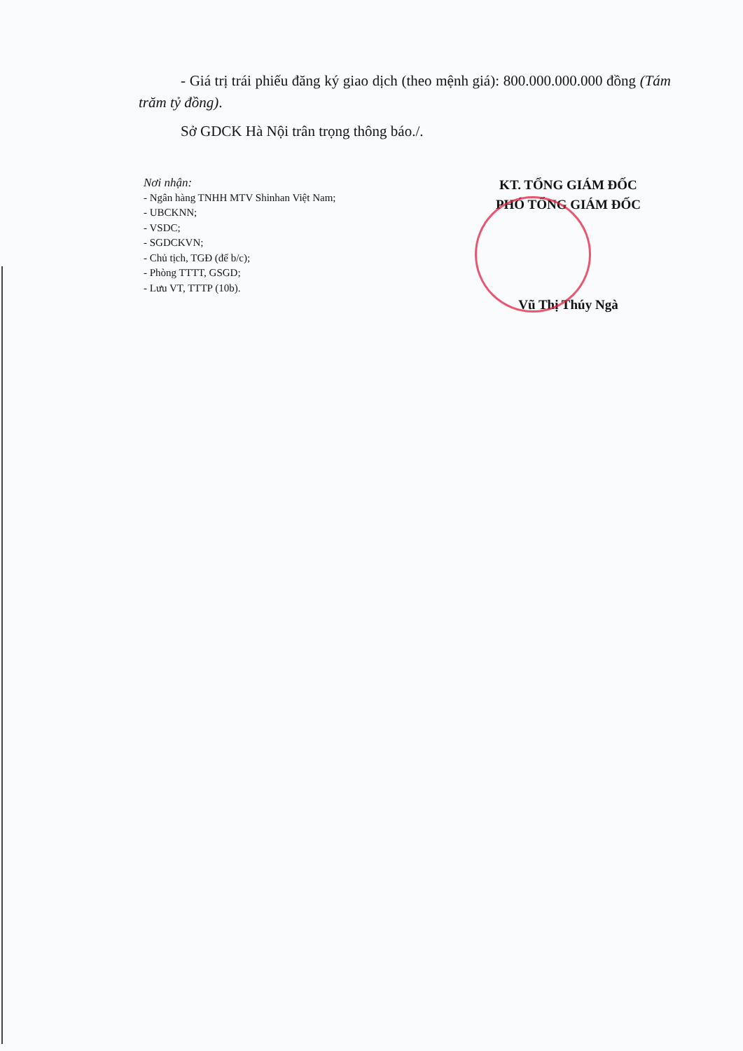- Giá trị trái phiếu đăng ký giao dịch (theo mệnh giá): 800.000.000.000 đồng (Tám trăm tỷ đồng).
Sở GDCK Hà Nội trân trọng thông báo./.
Nơi nhận:
- Ngân hàng TNHH MTV Shinhan Việt Nam;
- UBCKNN;
- VSDC;
- SGDCKVN;
- Chủ tịch, TGĐ (để b/c);
- Phòng TTTT, GSGD;
- Lưu VT, TTTP (10b).
KT. TỔNG GIÁM ĐỐC
PHÓ TỔNG GIÁM ĐỐC
Vũ Thị Thúy Ngà